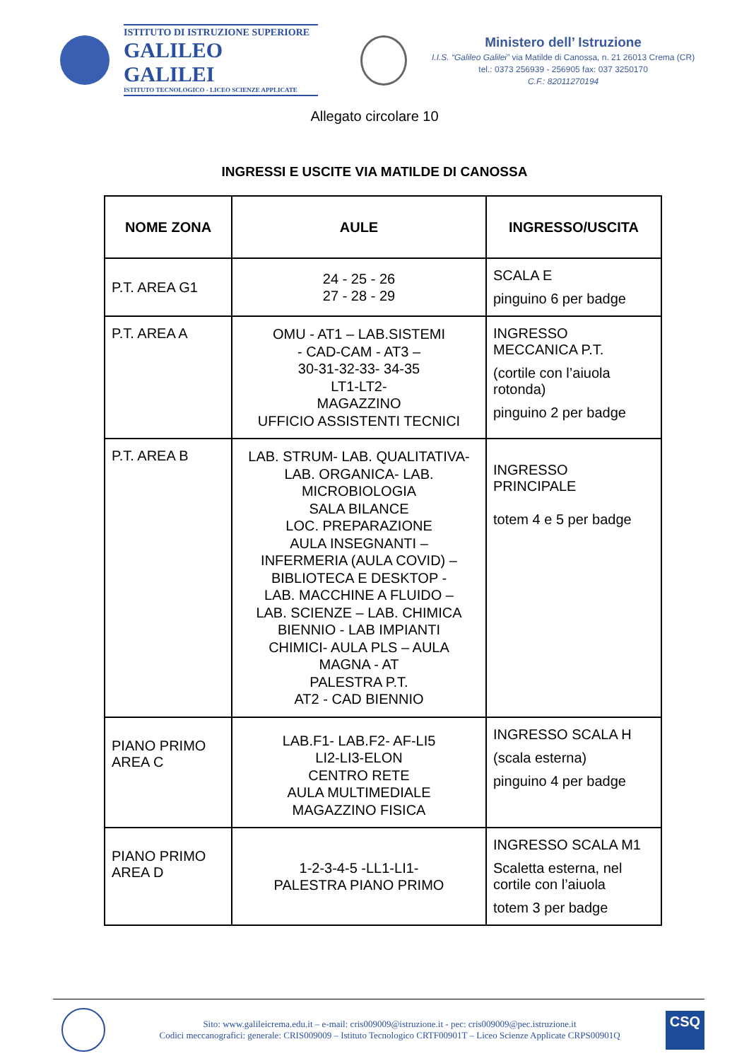ISTITUTO DI ISTRUZIONE SUPERIORE
GALILEO GALILEI
ISTITUTO TECNOLOGICO - LICEO SCIENZE APPLICATE
Ministero dell’ Istruzione
I.I.S. “Galileo Galilei” via Matilde di Canossa, n. 21 26013 Crema (CR)
tel.: 0373 256939 - 256905 fax: 037 3250170
C.F.: 82011270194
Allegato circolare 10
INGRESSI E USCITE VIA MATILDE DI CANOSSA
| NOME ZONA | AULE | INGRESSO/USCITA |
| --- | --- | --- |
| P.T. AREA G1 | 24 - 25 - 26 27 - 28 - 29 | SCALA E pinguino 6 per badge |
| P.T. AREA A | OMU - AT1 – LAB.SISTEMI - CAD-CAM - AT3 – 30-31-32-33- 34-35 LT1-LT2- MAGAZZINO UFFICIO ASSISTENTI TECNICI | INGRESSO MECCANICA P.T. (cortile con l’aiuola rotonda) pinguino 2 per badge |
| P.T. AREA B | LAB. STRUM- LAB. QUALITATIVA- LAB. ORGANICA- LAB. MICROBIOLOGIA SALA BILANCE LOC. PREPARAZIONE AULA INSEGNANTI – INFERMERIA (AULA COVID) – BIBLIOTECA E DESKTOP - LAB. MACCHINE A FLUIDO – LAB. SCIENZE – LAB. CHIMICA BIENNIO - LAB IMPIANTI CHIMICI- AULA PLS – AULA MAGNA - AT PALESTRA P.T. AT2 - CAD BIENNIO | INGRESSO PRINCIPALE totem 4 e 5 per badge |
| PIANO PRIMO AREA C | LAB.F1- LAB.F2- AF-LI5 LI2-LI3-ELON CENTRO RETE AULA MULTIMEDIALE MAGAZZINO FISICA | INGRESSO SCALA H (scala esterna) pinguino 4 per badge |
| PIANO PRIMO AREA D | 1-2-3-4-5 -LL1-LI1- PALESTRA PIANO PRIMO | INGRESSO SCALA M1 Scaletta esterna, nel cortile con l’aiuola totem 3 per badge |
Sito: www.galileicrema.edu.it – e-mail: cris009009@istruzione.it - pec: cris009009@pec.istruzione.it
Codici meccanografici: generale: CRIS009009 – Istituto Tecnologico CRTF00901T – Liceo Scienze Applicate CRPS00901Q
CSQ